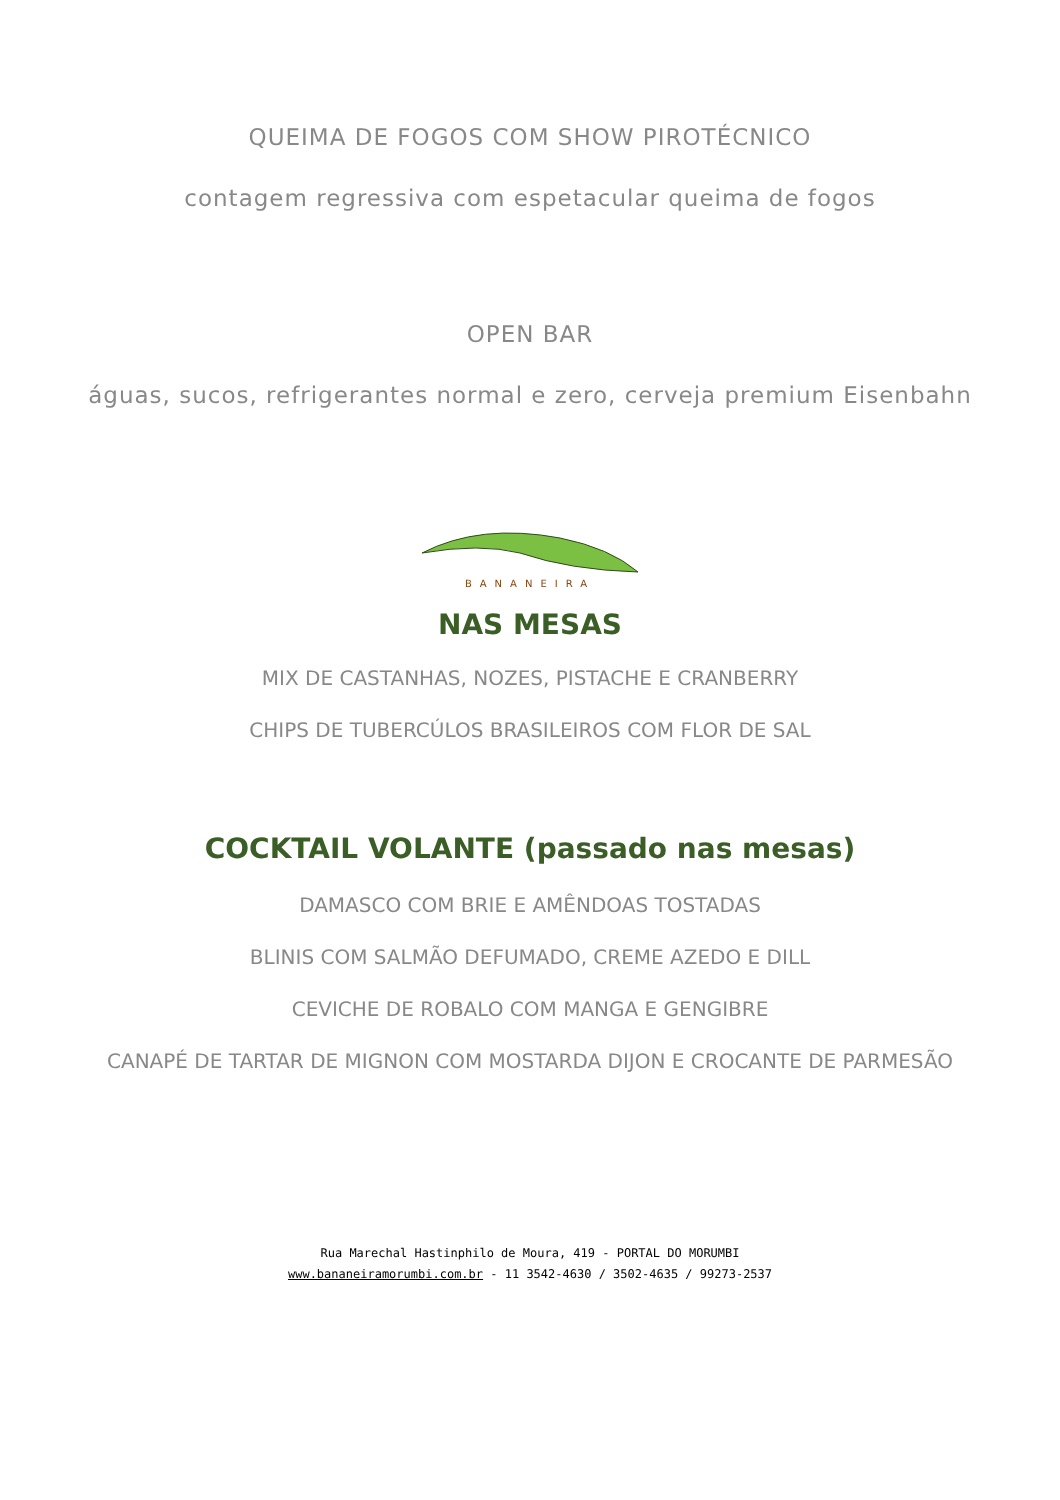QUEIMA DE FOGOS COM SHOW PIROTÉCNICO
contagem regressiva com espetacular queima de fogos
OPEN BAR
águas, sucos, refrigerantes normal e zero, cerveja premium Eisenbahn
BANANEIRA
NAS MESAS
MIX DE CASTANHAS, NOZES, PISTACHE E CRANBERRY
CHIPS DE TUBERCÚLOS BRASILEIROS COM FLOR DE SAL
COCKTAIL VOLANTE (passado nas mesas)
DAMASCO COM BRIE E AMÊNDOAS TOSTADAS
BLINIS COM SALMÃO DEFUMADO, CREME AZEDO E DILL
CEVICHE DE ROBALO COM MANGA E GENGIBRE
CANAPÉ DE TARTAR DE MIGNON COM MOSTARDA DIJON E CROCANTE DE PARMESÃO
Rua Marechal Hastinphilo de Moura, 419 - PORTAL DO MORUMBI
www.bananeiramorumbi.com.br - 11 3542-4630 / 3502-4635 / 99273-2537